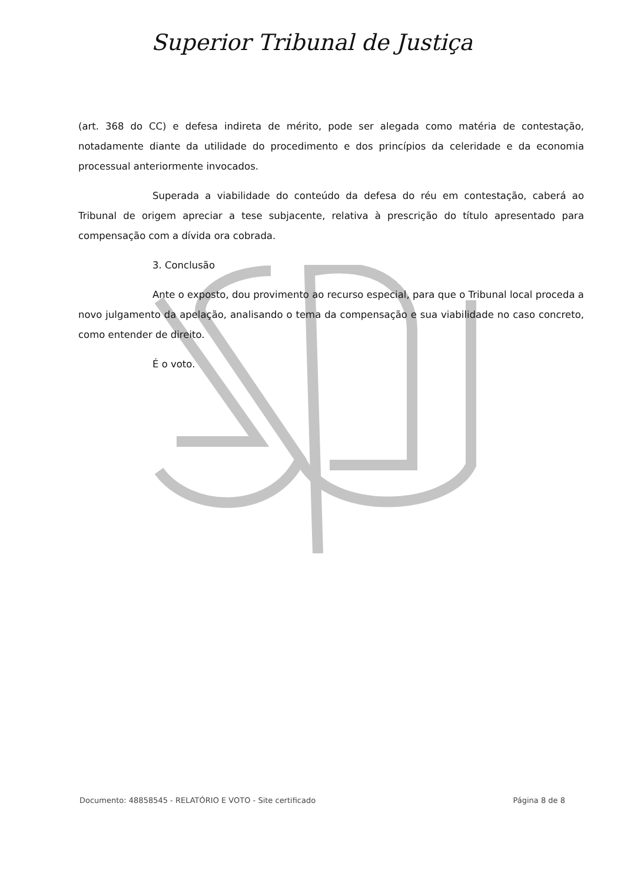Superior Tribunal de Justiça
(art. 368 do CC) e defesa indireta de mérito, pode ser alegada como matéria de contestação, notadamente diante da utilidade do procedimento e dos princípios da celeridade e da economia processual anteriormente invocados.
Superada a viabilidade do conteúdo da defesa do réu em contestação, caberá ao Tribunal de origem apreciar a tese subjacente, relativa à prescrição do título apresentado para compensação com a dívida ora cobrada.
3. Conclusão
Ante o exposto, dou provimento ao recurso especial, para que o Tribunal local proceda a novo julgamento da apelação, analisando o tema da compensação e sua viabilidade no caso concreto, como entender de direito.
É o voto.
Documento: 48858545 - RELATÓRIO E VOTO - Site certificado Página 8 de 8